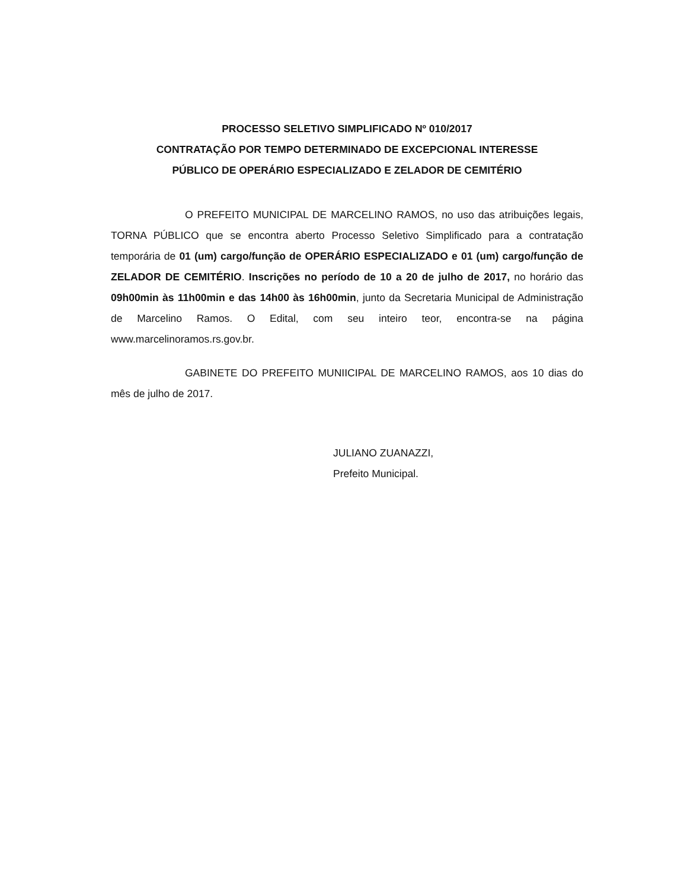PROCESSO SELETIVO SIMPLIFICADO Nº 010/2017
CONTRATAÇÃO POR TEMPO DETERMINADO DE EXCEPCIONAL INTERESSE
PÚBLICO DE OPERÁRIO ESPECIALIZADO E ZELADOR DE CEMITÉRIO
O PREFEITO MUNICIPAL DE MARCELINO RAMOS, no uso das atribuições legais, TORNA PÚBLICO que se encontra aberto Processo Seletivo Simplificado para a contratação temporária de 01 (um) cargo/função de OPERÁRIO ESPECIALIZADO e 01 (um) cargo/função de ZELADOR DE CEMITÉRIO. Inscrições no período de 10 a 20 de julho de 2017, no horário das 09h00min às 11h00min e das 14h00 às 16h00min, junto da Secretaria Municipal de Administração de Marcelino Ramos. O Edital, com seu inteiro teor, encontra-se na página www.marcelinoramos.rs.gov.br.
GABINETE DO PREFEITO MUNIICIPAL DE MARCELINO RAMOS, aos 10 dias do mês de julho de 2017.
JULIANO ZUANAZZI,
Prefeito Municipal.